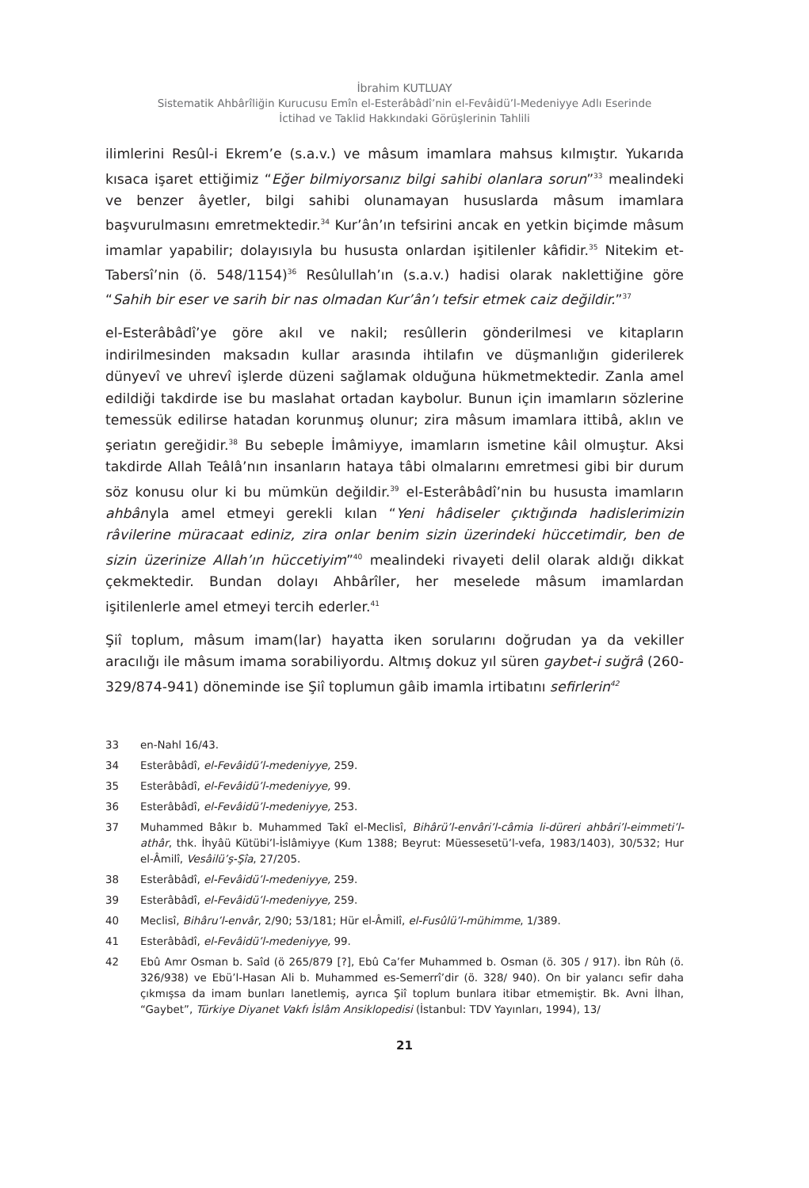İbrahim KUTLUAY
Sistematik Ahbârîliğin Kurucusu Emîn el-Esterâbâdî’nin el-Fevâidü’l-Medeniyye Adlı Eserinde
İctihad ve Taklid Hakkındaki Görüşlerinin Tahlili
ilimlerini Resûl-i Ekrem’e (s.a.v.) ve mâsum imamlara mahsus kılmıştır. Yukarıda kısaca işaret ettiğimiz “Eğer bilmiyorsanız bilgi sahibi olanlara sorun”<sup>33</sup> mealindeki ve benzer âyetler, bilgi sahibi olunamayan hususlarda mâsum imamlara başvurulmasını emretmektedir.<sup>34</sup> Kur’ân’ın tefsirini ancak en yetkin biçimde mâsum imamlar yapabilir; dolayısıyla bu hususta onlardan işitilenler kâfidir.<sup>35</sup> Nitekim et-Tabersî’nin (ö. 548/1154)<sup>36</sup> Resûlullah’ın (s.a.v.) hadisi olarak naklettiğine göre “Sahih bir eser ve sarih bir nas olmadan Kur’ân’ı tefsir etmek caiz değildir.”<sup>37</sup>
el-Esterâbâdî’ye göre akıl ve nakil; resûllerin gönderilmesi ve kitapların indirilmesinden maksadın kullar arasında ihtilafın ve düşmanlığın giderilerek dünyevî ve uhrevî işlerde düzeni sağlamak olduğuna hükmetmektedir. Zanla amel edildiği takdirde ise bu maslahat ortadan kaybolur. Bunun için imamların sözlerine temessük edilirse hatadan korunmuş olunur; zira mâsum imamlara ittibâ, aklın ve şeriatın gereğidir.<sup>38</sup> Bu sebeple İmâmiyye, imamların ismetine kâil olmuştur. Aksi takdirde Allah Teâlâ’nın insanların hataya tâbi olmalarını emretmesi gibi bir durum söz konusu olur ki bu mümkün değildir.<sup>39</sup> el-Esterâbâdî’nin bu hususta imamların ahbârıyla amel etmeyi gerekli kılan “Yeni hâdiseler çıktığında hadislerimizin râvilerine müracaat ediniz, zira onlar benim sizin üzerindeki hüccetimdir, ben de sizin üzerinize Allah’ın hüccetiyim”<sup>40</sup> mealindeki rivayeti delil olarak aldığı dikkat çekmektedir. Bundan dolayı Ahbârîler, her meselede mâsum imamlardan işitilenlerle amel etmeyi tercih ederler.<sup>41</sup>
Şiî toplum, mâsum imam(lar) hayatta iken sorularını doğrudan ya da vekiller aracılığı ile mâsum imama sorabiliyordu. Altmış dokuz yıl süren gaybet-i suğrâ (260-329/874-941) döneminde ise Şiî toplumun gâib imamla irtibatını sefirlerin<sup>42</sup>
33 en-Nahl 16/43.
34 Esterâbâdî, el-Fevâidü’l-medeniyye, 259.
35 Esterâbâdî, el-Fevâidü’l-medeniyye, 99.
36 Esterâbâdî, el-Fevâidü’l-medeniyye, 253.
37 Muhammed Bâkır b. Muhammed Takî el-Meclisî, Bihârü’l-envâri’l-câmia li-düreri ahbâri’l-eimmeti’l-athâr, thk. İhyâü Kütübi’l-İslâmiyye (Kum 1388; Beyrut: Müessesetü’l-vefa, 1983/1403), 30/532; Hur el-Âmilî, Vesâilü’ş-Şîa, 27/205.
38 Esterâbâdî, el-Fevâidü’l-medeniyye, 259.
39 Esterâbâdî, el-Fevâidü’l-medeniyye, 259.
40 Meclisî, Bihâru’l-envâr, 2/90; 53/181; Hür el-Âmilî, el-Fusûlü’l-mühimme, 1/389.
41 Esterâbâdî, el-Fevâidü’l-medeniyye, 99.
42 Ebû Amr Osman b. Saîd (ö 265/879 [?], Ebû Ca’fer Muhammed b. Osman (ö. 305 / 917). İbn Rûh (ö. 326/938) ve Ebü’l-Hasan Ali b. Muhammed es-Semerrî’dir (ö. 328/ 940). On bir yalancı sefir daha çıkmışsa da imam bunları lanetlemiş, ayrıca Şiî toplum bunlara itibar etmemiştir. Bk. Avni İlhan, “Gaybet”, Türkiye Diyanet Vakfı İslâm Ansiklopedisi (İstanbul: TDV Yayınları, 1994), 13/
21